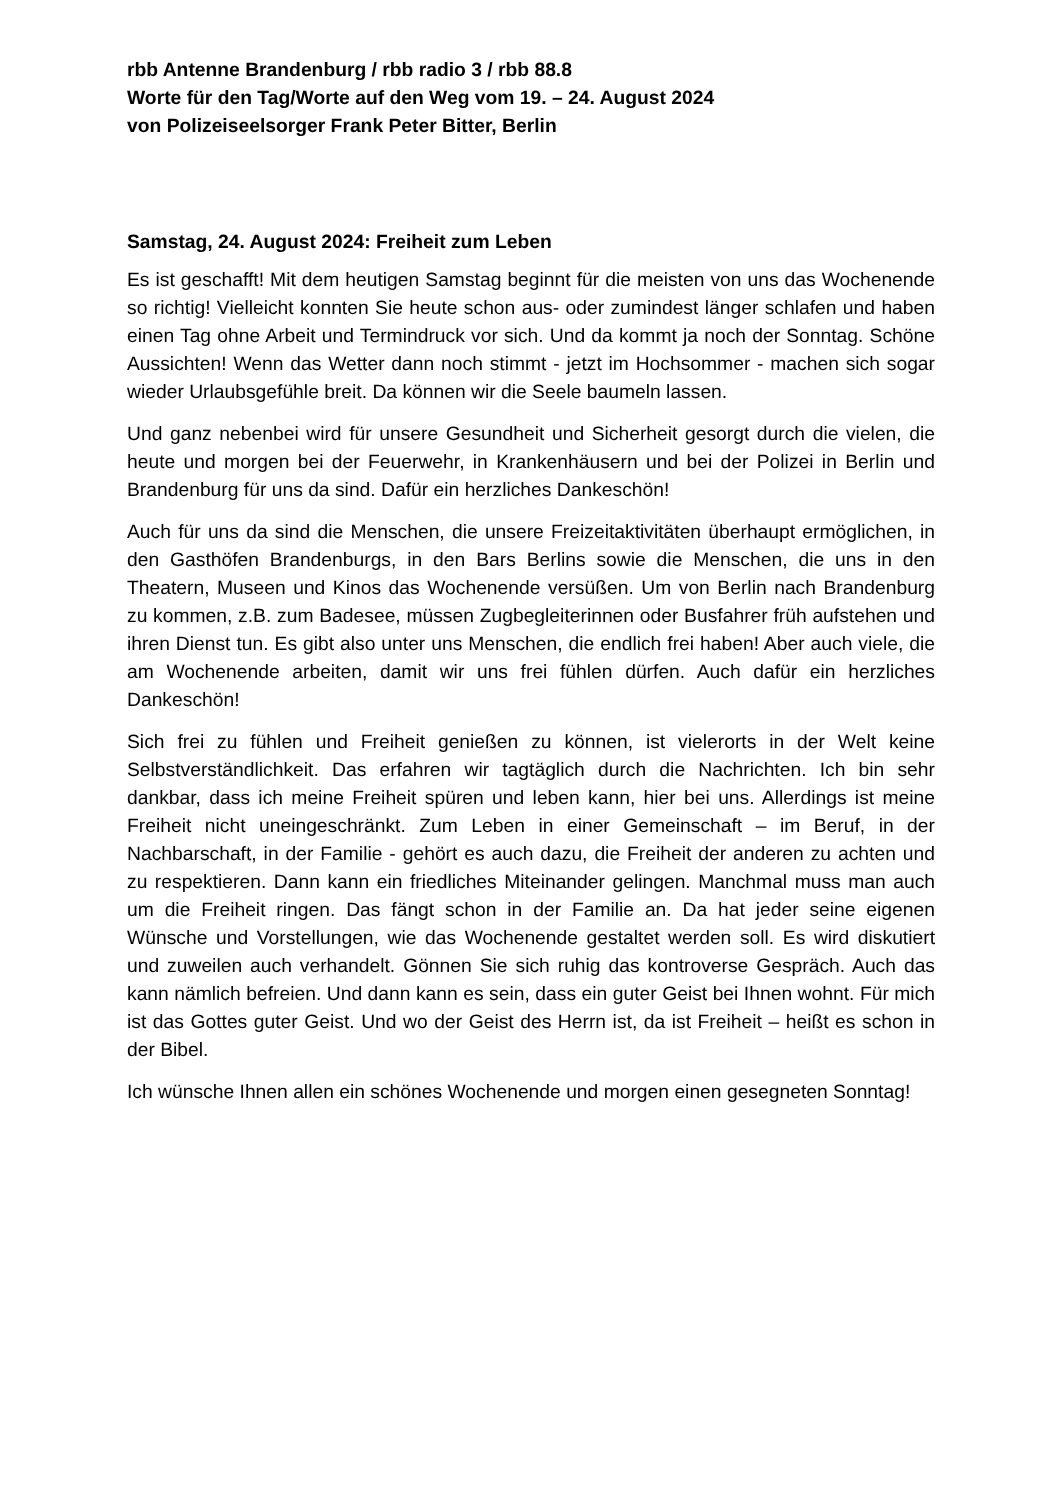rbb Antenne Brandenburg / rbb radio 3 / rbb 88.8
Worte für den Tag/Worte auf den Weg vom 19. – 24. August 2024
von Polizeiseelsorger Frank Peter Bitter, Berlin
Samstag, 24. August 2024: Freiheit zum Leben
Es ist geschafft! Mit dem heutigen Samstag beginnt für die meisten von uns das Wochenende so richtig! Vielleicht konnten Sie heute schon aus- oder zumindest länger schlafen und haben einen Tag ohne Arbeit und Termindruck vor sich. Und da kommt ja noch der Sonntag. Schöne Aussichten! Wenn das Wetter dann noch stimmt - jetzt im Hochsommer - machen sich sogar wieder Urlaubsgefühle breit. Da können wir die Seele baumeln lassen.
Und ganz nebenbei wird für unsere Gesundheit und Sicherheit gesorgt durch die vielen, die heute und morgen bei der Feuerwehr, in Krankenhäusern und bei der Polizei in Berlin und Brandenburg für uns da sind. Dafür ein herzliches Dankeschön!
Auch für uns da sind die Menschen, die unsere Freizeitaktivitäten überhaupt ermöglichen, in den Gasthöfen Brandenburgs, in den Bars Berlins sowie die Menschen, die uns in den Theatern, Museen und Kinos das Wochenende versüßen. Um von Berlin nach Brandenburg zu kommen, z.B. zum Badesee, müssen Zugbegleiterinnen oder Busfahrer früh aufstehen und ihren Dienst tun. Es gibt also unter uns Menschen, die endlich frei haben! Aber auch viele, die am Wochenende arbeiten, damit wir uns frei fühlen dürfen. Auch dafür ein herzliches Dankeschön!
Sich frei zu fühlen und Freiheit genießen zu können, ist vielerorts in der Welt keine Selbstverständlichkeit. Das erfahren wir tagtäglich durch die Nachrichten. Ich bin sehr dankbar, dass ich meine Freiheit spüren und leben kann, hier bei uns. Allerdings ist meine Freiheit nicht uneingeschränkt. Zum Leben in einer Gemeinschaft – im Beruf, in der Nachbarschaft, in der Familie - gehört es auch dazu, die Freiheit der anderen zu achten und zu respektieren. Dann kann ein friedliches Miteinander gelingen. Manchmal muss man auch um die Freiheit ringen. Das fängt schon in der Familie an. Da hat jeder seine eigenen Wünsche und Vorstellungen, wie das Wochenende gestaltet werden soll. Es wird diskutiert und zuweilen auch verhandelt. Gönnen Sie sich ruhig das kontroverse Gespräch. Auch das kann nämlich befreien. Und dann kann es sein, dass ein guter Geist bei Ihnen wohnt. Für mich ist das Gottes guter Geist. Und wo der Geist des Herrn ist, da ist Freiheit – heißt es schon in der Bibel.
Ich wünsche Ihnen allen ein schönes Wochenende und morgen einen gesegneten Sonntag!